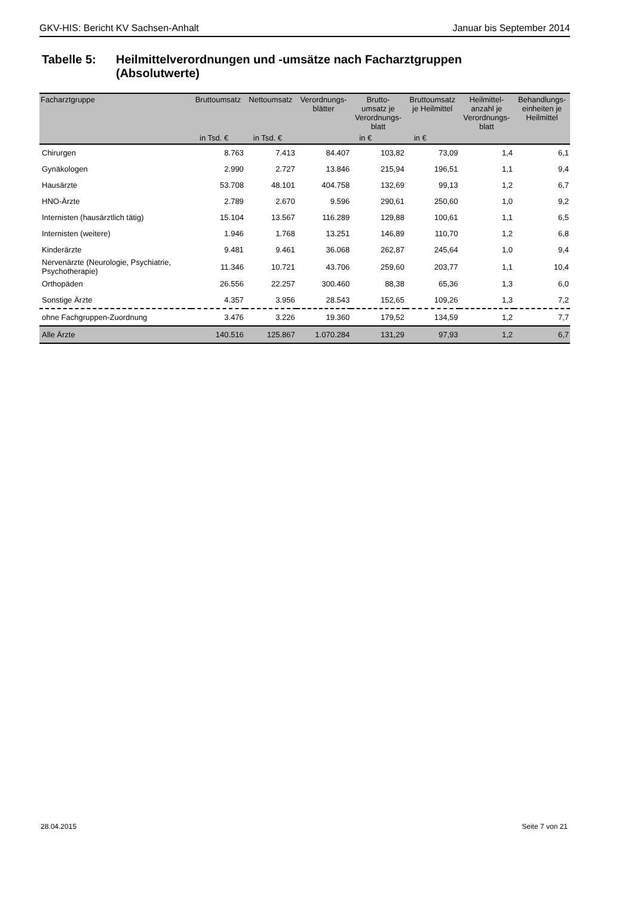GKV-HIS: Bericht KV Sachsen-Anhalt Januar bis September 2014
Tabelle 5: Heilmittelverordnungen und -umsätze nach Facharztgruppen
(Absolutwerte)
| Facharztgruppe | Bruttoumsatz | Nettoumsatz | Verordnungs- blätter | Brutto- umsatz je Verordnungs- blatt | Bruttoumsatz je Heilmittel | Heilmittel- anzahl je Verordnungs- blatt | Behandlungs- einheiten je Heilmittel |
| --- | --- | --- | --- | --- | --- | --- | --- |
| | in Tsd. € | in Tsd. € | | in € | in € | | |
| Chirurgen | 8.763 | 7.413 | 84.407 | 103,82 | 73,09 | 1,4 | 6,1 |
| Gynäkologen | 2.990 | 2.727 | 13.846 | 215,94 | 196,51 | 1,1 | 9,4 |
| Hausärzte | 53.708 | 48.101 | 404.758 | 132,69 | 99,13 | 1,2 | 6,7 |
| HNO-Ärzte | 2.789 | 2.670 | 9.596 | 290,61 | 250,60 | 1,0 | 9,2 |
| Internisten (hausärztlich tätig) | 15.104 | 13.567 | 116.289 | 129,88 | 100,61 | 1,1 | 6,5 |
| Internisten (weitere) | 1.946 | 1.768 | 13.251 | 146,89 | 110,70 | 1,2 | 6,8 |
| Kinderärzte | 9.481 | 9.461 | 36.068 | 262,87 | 245,64 | 1,0 | 9,4 |
| Nervenärzte (Neurologie, Psychiatrie, Psychotherapie) | 11.346 | 10.721 | 43.706 | 259,60 | 203,77 | 1,1 | 10,4 |
| Orthopäden | 26.556 | 22.257 | 300.460 | 88,38 | 65,36 | 1,3 | 6,0 |
| Sonstige Ärzte | 4.357 | 3.956 | 28.543 | 152,65 | 109,26 | 1,3 | 7,2 |
| ohne Fachgruppen-Zuordnung | 3.476 | 3.226 | 19.360 | 179,52 | 134,59 | 1,2 | 7,7 |
| Alle Ärzte | 140.516 | 125.867 | 1.070.284 | 131,29 | 97,93 | 1,2 | 6,7 |
28.04.2015 Seite 7 von 21